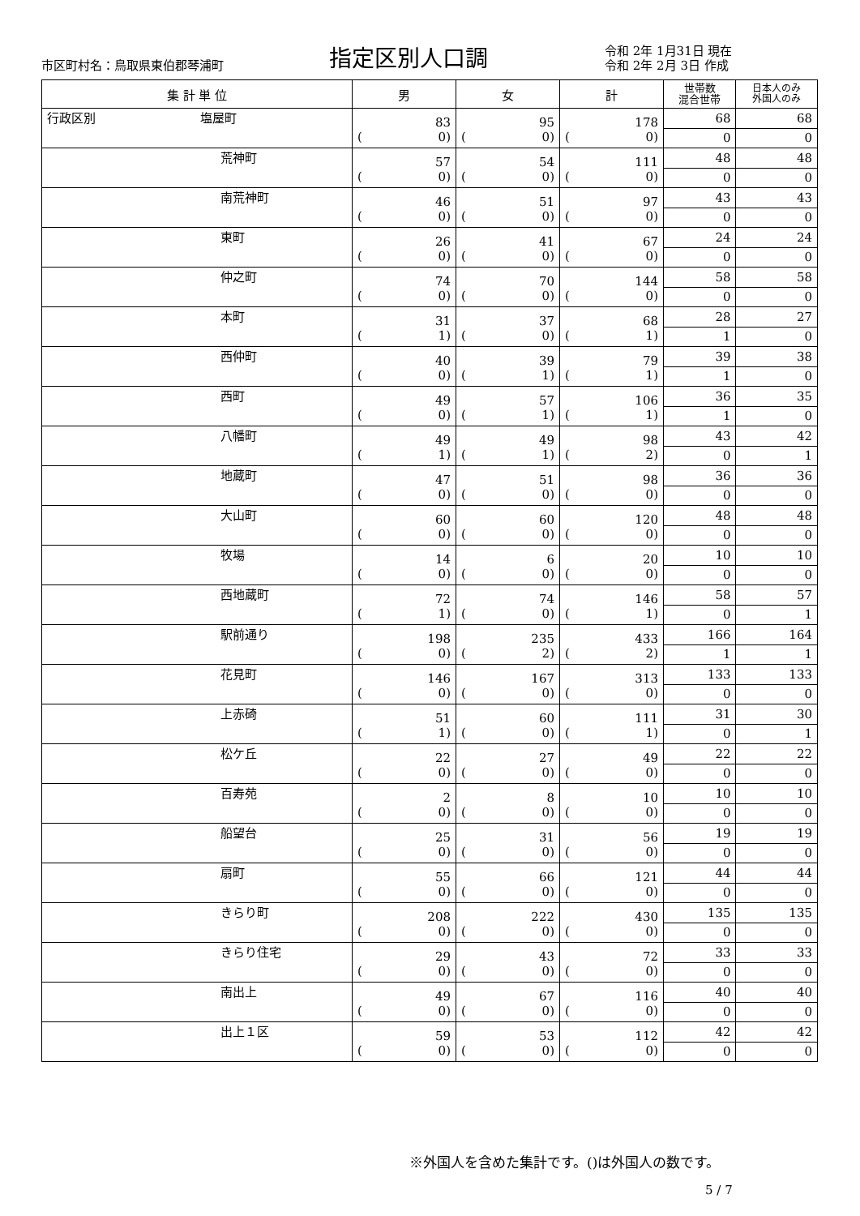市区町村名：鳥取県東伯郡琴浦町
指定区別人口調
令和 2年 1月31日 現在
令和 2年 2月 3日 作成
| 集 計 単 位 | 男 | 女 | 計 | 世帯数 混合世帯 | 日本人のみ 外国人のみ |
| --- | --- | --- | --- | --- | --- |
| 行政区別 塩屋町 | 83 ( 0) | 95 ( 0) | 178 ( 0) | 68 | 68 |
| | | | | 0 | 0 |
| 荒神町 | 57 ( 0) | 54 ( 0) | 111 ( 0) | 48 | 48 |
| | | | | 0 | 0 |
| 南荒神町 | 46 ( 0) | 51 ( 0) | 97 ( 0) | 43 | 43 |
| | | | | 0 | 0 |
| 東町 | 26 ( 0) | 41 ( 0) | 67 ( 0) | 24 | 24 |
| | | | | 0 | 0 |
| 仲之町 | 74 ( 0) | 70 ( 0) | 144 ( 0) | 58 | 58 |
| | | | | 0 | 0 |
| 本町 | 31 ( 1) | 37 ( 0) | 68 ( 1) | 28 | 27 |
| | | | | 1 | 0 |
| 西仲町 | 40 ( 0) | 39 ( 1) | 79 ( 1) | 39 | 38 |
| | | | | 1 | 0 |
| 西町 | 49 ( 0) | 57 ( 1) | 106 ( 1) | 36 | 35 |
| | | | | 1 | 0 |
| 八幡町 | 49 ( 1) | 49 ( 1) | 98 ( 2) | 43 | 42 |
| | | | | 0 | 1 |
| 地蔵町 | 47 ( 0) | 51 ( 0) | 98 ( 0) | 36 | 36 |
| | | | | 0 | 0 |
| 大山町 | 60 ( 0) | 60 ( 0) | 120 ( 0) | 48 | 48 |
| | | | | 0 | 0 |
| 牧場 | 14 ( 0) | 6 ( 0) | 20 ( 0) | 10 | 10 |
| | | | | 0 | 0 |
| 西地蔵町 | 72 ( 1) | 74 ( 0) | 146 ( 1) | 58 | 57 |
| | | | | 0 | 1 |
| 駅前通り | 198 ( 0) | 235 ( 2) | 433 ( 2) | 166 | 164 |
| | | | | 1 | 1 |
| 花見町 | 146 ( 0) | 167 ( 0) | 313 ( 0) | 133 | 133 |
| | | | | 0 | 0 |
| 上赤碕 | 51 ( 1) | 60 ( 0) | 111 ( 1) | 31 | 30 |
| | | | | 0 | 1 |
| 松ケ丘 | 22 ( 0) | 27 ( 0) | 49 ( 0) | 22 | 22 |
| | | | | 0 | 0 |
| 百寿苑 | 2 ( 0) | 8 ( 0) | 10 ( 0) | 10 | 10 |
| | | | | 0 | 0 |
| 船望台 | 25 ( 0) | 31 ( 0) | 56 ( 0) | 19 | 19 |
| | | | | 0 | 0 |
| 扇町 | 55 ( 0) | 66 ( 0) | 121 ( 0) | 44 | 44 |
| | | | | 0 | 0 |
| きらり町 | 208 ( 0) | 222 ( 0) | 430 ( 0) | 135 | 135 |
| | | | | 0 | 0 |
| きらり住宅 | 29 ( 0) | 43 ( 0) | 72 ( 0) | 33 | 33 |
| | | | | 0 | 0 |
| 南出上 | 49 ( 0) | 67 ( 0) | 116 ( 0) | 40 | 40 |
| | | | | 0 | 0 |
| 出上１区 | 59 ( 0) | 53 ( 0) | 112 ( 0) | 42 | 42 |
| | | | | 0 | 0 |
※外国人を含めた集計です。()は外国人の数です。
5 / 7